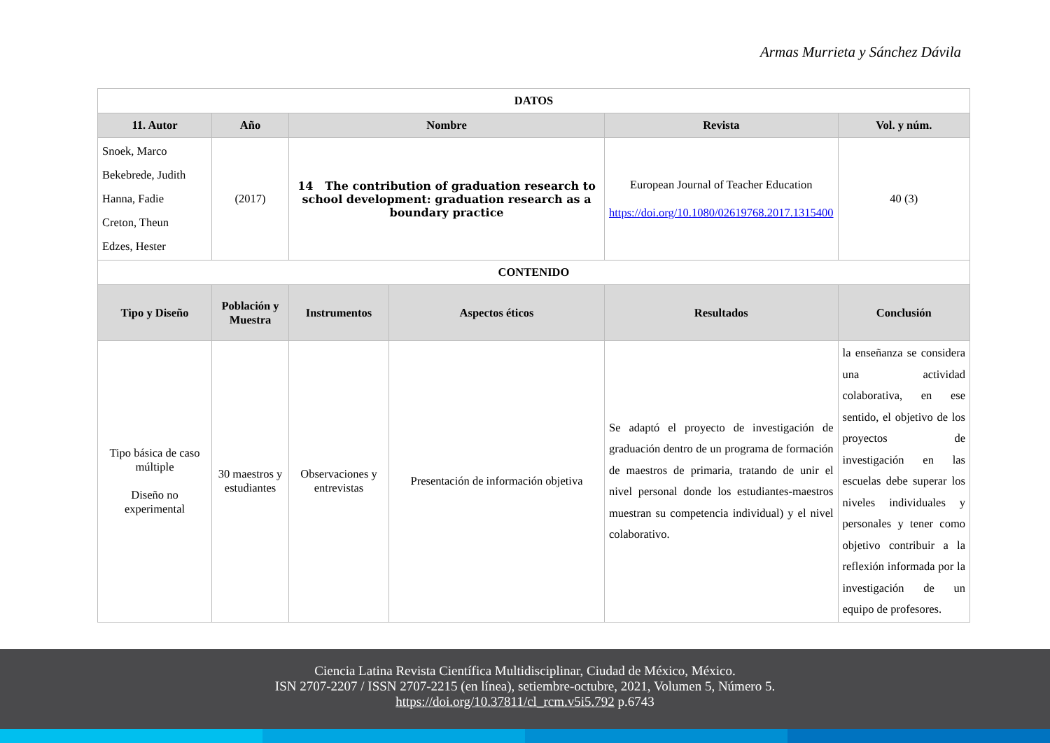Armas Murrieta y Sánchez Dávila
| DATOS | | | | | |
| --- | --- | --- | --- | --- | --- |
| 11. Autor | Año | Nombre | | Revista | Vol. y núm. |
| Snoek, Marco Bekebrede, Judith Hanna, Fadie Creton, Theun Edzes, Hester | (2017) | 14 The contribution of graduation research to school development: graduation research as a boundary practice | | European Journal of Teacher Education https://doi.org/10.1080/02619768.2017.1315400 | 40 (3) |
| CONTENIDO | | | | | |
| Tipo y Diseño | Población y Muestra | Instrumentos | Aspectos éticos | Resultados | Conclusión |
| Tipo básica de caso múltiple Diseño no experimental | 30 maestros y estudiantes | Observaciones y entrevistas | Presentación de información objetiva | Se adaptó el proyecto de investigación de graduación dentro de un programa de formación de maestros de primaria, tratando de unir el nivel personal donde los estudiantes-maestros muestran su competencia individual) y el nivel colaborativo. | la enseñanza se considera una actividad colaborativa, en ese sentido, el objetivo de los proyectos de investigación en las escuelas debe superar los niveles individuales y personales y tener como objetivo contribuir a la reflexión informada por la investigación de un equipo de profesores. |
Ciencia Latina Revista Científica Multidisciplinar, Ciudad de México, México.
ISN 2707-2207 / ISSN 2707-2215 (en línea), setiembre-octubre, 2021, Volumen 5, Número 5.
https://doi.org/10.37811/cl_rcm.v5i5.792 p.6743